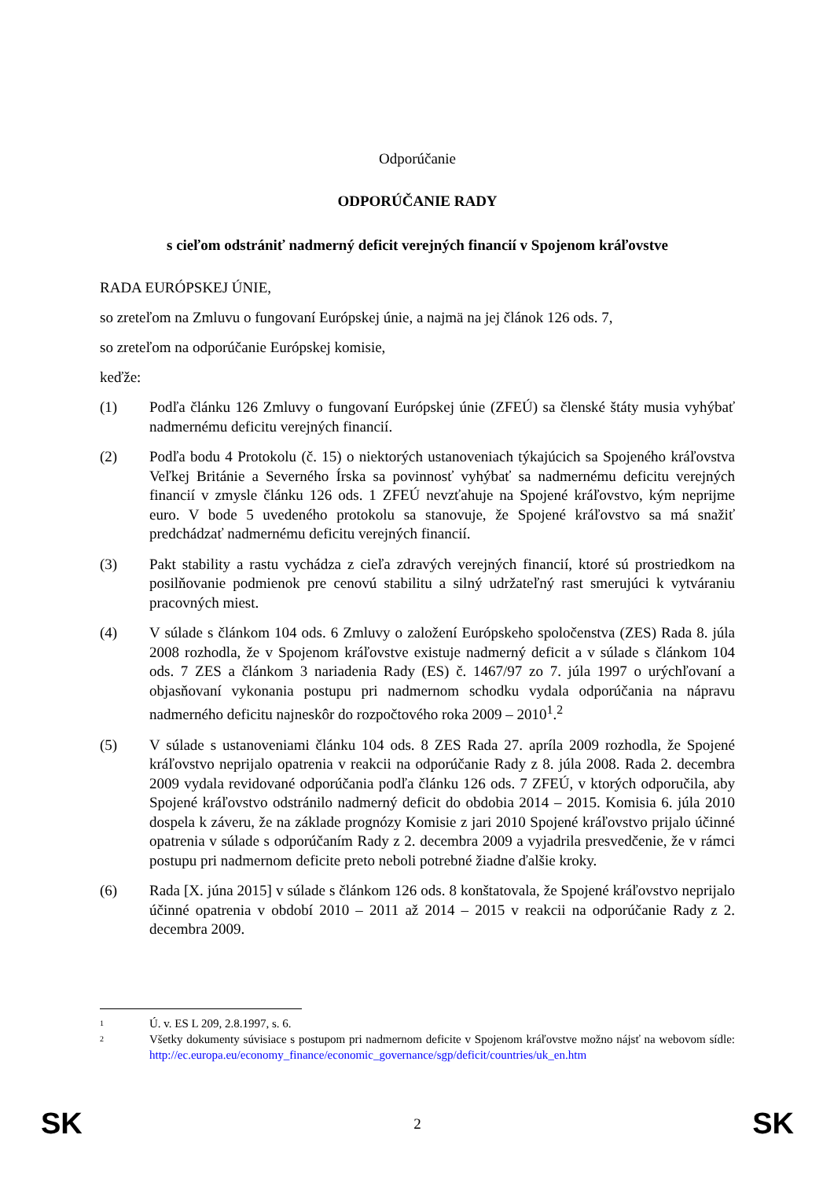Odporúčanie
ODPORÚČANIE RADY
s cieľom odstrániť nadmerný deficit verejných financií v Spojenom kráľovstve
RADA EURÓPSKEJ ÚNIE,
so zreteľom na Zmluvu o fungovaní Európskej únie, a najmä na jej článok 126 ods. 7,
so zreteľom na odporúčanie Európskej komisie,
keďže:
(1) Podľa článku 126 Zmluvy o fungovaní Európskej únie (ZFEÚ) sa členské štáty musia vyhýbať nadmernému deficitu verejných financií.
(2) Podľa bodu 4 Protokolu (č. 15) o niektorých ustanoveniach týkajúcich sa Spojeného kráľovstva Veľkej Británie a Severného Írska sa povinnosť vyhýbať sa nadmernému deficitu verejných financií v zmysle článku 126 ods. 1 ZFEÚ nevzťahuje na Spojené kráľovstvo, kým neprijme euro. V bode 5 uvedeného protokolu sa stanovuje, že Spojené kráľovstvo sa má snažiť predchádzať nadmernému deficitu verejných financií.
(3) Pakt stability a rastu vychádza z cieľa zdravých verejných financií, ktoré sú prostriedkom na posilňovanie podmienok pre cenovú stabilitu a silný udržateľný rast smerujúci k vytváraniu pracovných miest.
(4) V súlade s článkom 104 ods. 6 Zmluvy o založení Európskeho spoločenstva (ZES) Rada 8. júla 2008 rozhodla, že v Spojenom kráľovstve existuje nadmerný deficit a v súlade s článkom 104 ods. 7 ZES a článkom 3 nariadenia Rady (ES) č. 1467/97 zo 7. júla 1997 o urýchľovaní a objasňovaní vykonania postupu pri nadmernom schodku vydala odporúčania na nápravu nadmerného deficitu najneskôr do rozpočtového roka 2009 – 2010<sup>1</sup>.<sup>2</sup>
(5) V súlade s ustanoveniami článku 104 ods. 8 ZES Rada 27. apríla 2009 rozhodla, že Spojené kráľovstvo neprijalo opatrenia v reakcii na odporúčanie Rady z 8. júla 2008. Rada 2. decembra 2009 vydala revidované odporúčania podľa článku 126 ods. 7 ZFEÚ, v ktorých odporučila, aby Spojené kráľovstvo odstránilo nadmerný deficit do obdobia 2014 – 2015. Komisia 6. júla 2010 dospela k záveru, že na základe prognózy Komisie z jari 2010 Spojené kráľovstvo prijalo účinné opatrenia v súlade s odporúčaním Rady z 2. decembra 2009 a vyjadrila presvedčenie, že v rámci postupu pri nadmernom deficite preto neboli potrebné žiadne ďalšie kroky.
(6) Rada [X. júna 2015] v súlade s článkom 126 ods. 8 konštatovala, že Spojené kráľovstvo neprijalo účinné opatrenia v období 2010 – 2011 až 2014 – 2015 v reakcii na odporúčanie Rady z 2. decembra 2009.
1
Ú. v. ES L 209, 2.8.1997, s. 6.
2
Všetky dokumenty súvisiace s postupom pri nadmernom deficite v Spojenom kráľovstve možno nájsť na webovom sídle: http://ec.europa.eu/economy_finance/economic_governance/sgp/deficit/countries/uk_en.htm
SK 2 SK